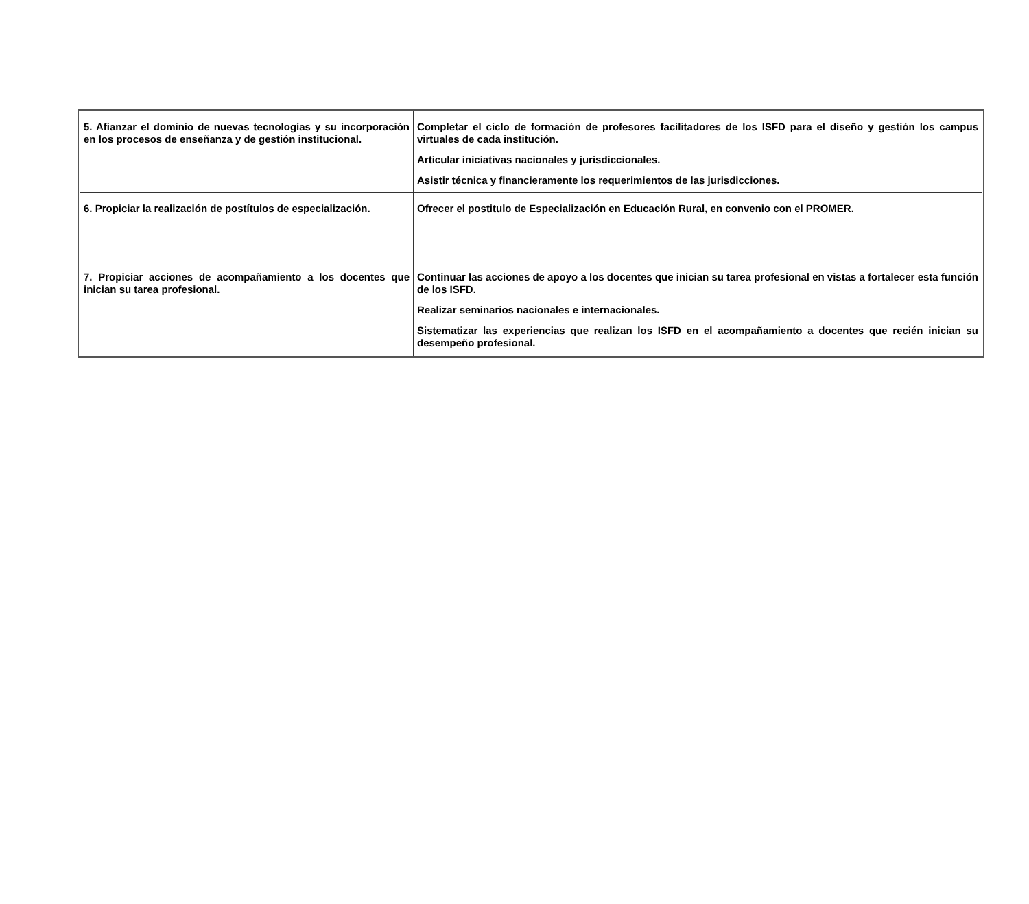| 5. Afianzar el dominio de nuevas tecnologías y su incorporación en los procesos de enseñanza y de gestión institucional. | Completar el ciclo de formación de profesores facilitadores de los ISFD para el diseño y gestión los campus virtuales de cada institución. Articular iniciativas nacionales y jurisdiccionales. Asistir técnica y financieramente los requerimientos de las jurisdicciones. |
| 6. Propiciar la realización de postítulos de especialización. | Ofrecer el postitulo de Especialización en Educación Rural, en convenio con el PROMER. |
| 7. Propiciar acciones de acompañamiento a los docentes que inician su tarea profesional. | Continuar las acciones de apoyo a los docentes que inician su tarea profesional en vistas a fortalecer esta función de los ISFD. Realizar seminarios nacionales e internacionales. Sistematizar las experiencias que realizan los ISFD en el acompañamiento a docentes que recién inician su desempeño profesional. |